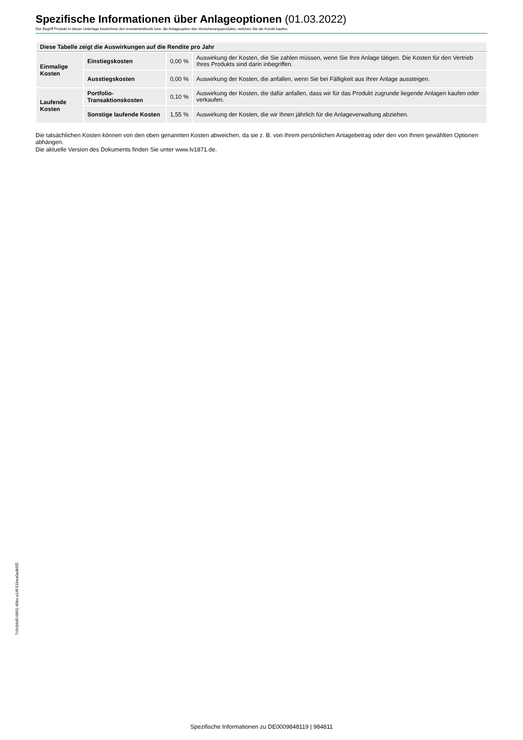Spezifische Informationen über Anlageoptionen (01.03.2022)
Der Begriff Produkt in dieser Unterlage bezeichnet den Investmentfonds bzw. die Anlageoption des Versicherungsprodukts, welches Sie als Kunde kaufen.
| Diese Tabelle zeigt die Auswirkungen auf die Rendite pro Jahr | | | |
| --- | --- | --- | --- |
| Einmalige Kosten | Einstiegskosten | 0,00 % | Auswirkung der Kosten, die Sie zahlen müssen, wenn Sie Ihre Anlage tätigen. Die Kosten für den Vertrieb Ihres Produkts sind darin inbegriffen. |
| | Ausstiegskosten | 0,00 % | Auswirkung der Kosten, die anfallen, wenn Sie bei Fälligkeit aus Ihrer Anlage aussteigen. |
| Laufende Kosten | Portfolio-Transaktionskosten | 0,10 % | Auswirkung der Kosten, die dafür anfallen, dass wir für das Produkt zugrunde liegende Anlagen kaufen oder verkaufen. |
| | Sonstige laufende Kosten | 1,55 % | Auswirkung der Kosten, die wir Ihnen jährlich für die Anlageverwaltung abziehen. |
Die tatsächlichen Kosten können von den oben genannten Kosten abweichen, da sie z. B. von Ihrem persönlichen Anlagebetrag oder den von Ihnen gewählten Optionen abhängen.
Die aktuelle Version des Dokuments finden Sie unter www.lv1871.de.
7c6c84d0-6891-49bc-a14f-51bea0adb5f2
Spezifische Informationen zu DE0009848119 | 984811